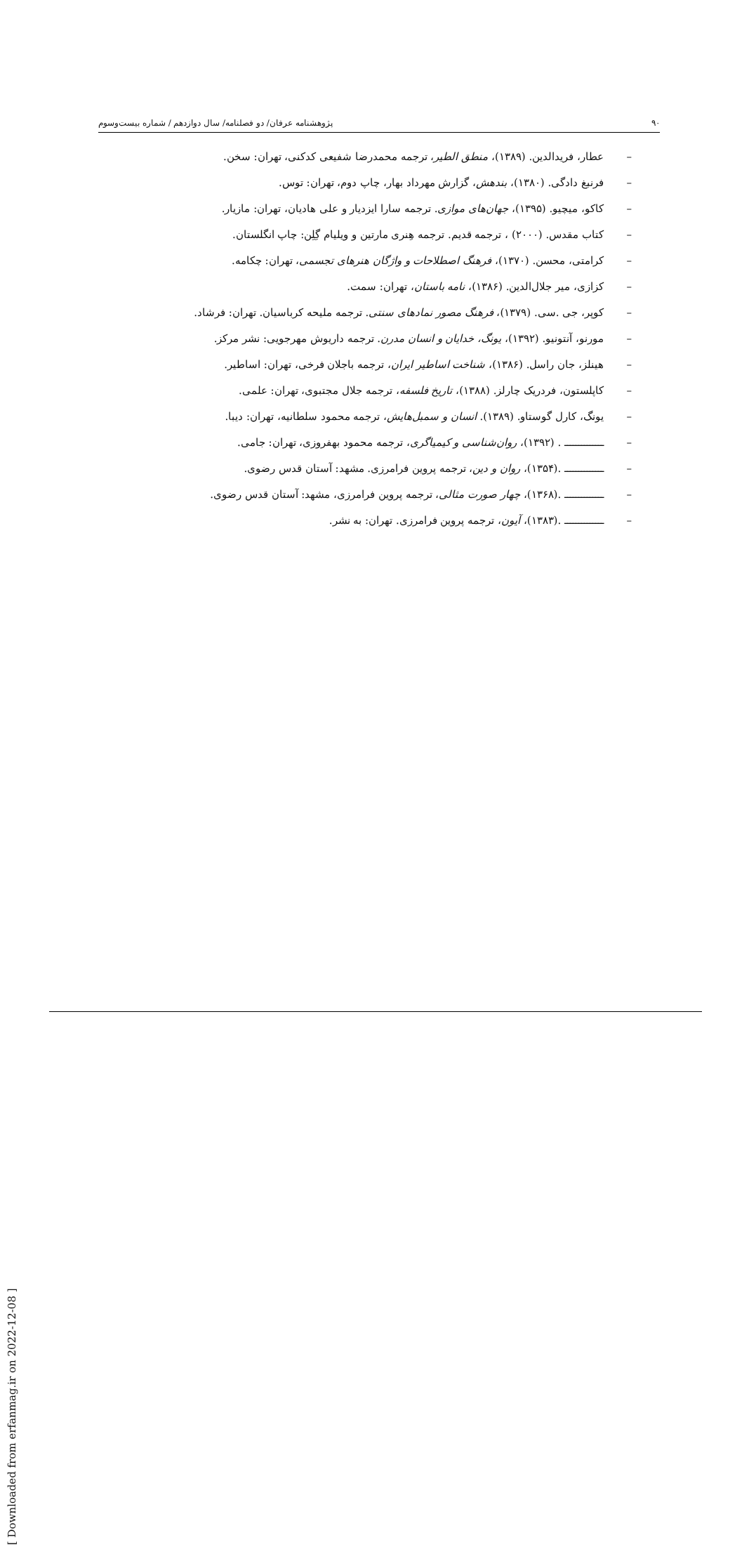۹۰ پژوهشنامه عرفان/ دو فصلنامه/ سال دوازدهم / شماره بیست‌وسوم
– عطار، فریدالدین. (۱۳۸۹)، منطق الطیر، ترجمه محمدرضا شفیعی کدکنی، تهران: سخن.
– فرنبغ دادگی. (۱۳۸۰)، بندهش، گزارش مهرداد بهار، چاپ دوم، تهران: توس.
– کاکو، میچیو. (۱۳۹۵)، جهان‌های موازی. ترجمه سارا ایزدیار و علی هادیان، تهران: مازیار.
– کتاب مقدس. (۲۰۰۰) ، ترجمه قدیم. ترجمه هِنری مارتین و ویلیام گِلِن: چاپ انگلستان.
– کرامتی، محسن. (۱۳۷۰)، فرهنگ اصطلاحات و واژگان هنرهای تجسمی، تهران: چکامه.
– کزازی، میر جلال‌الدین. (۱۳۸۶)، نامه باستان، تهران: سمت.
– کوپر، جی .سی. (۱۳۷۹)، فرهنگ مصور نمادهای سنتی. ترجمه ملیحه کرباسیان. تهران: فرشاد.
– مورنو، آنتونیو. (۱۳۹۲)، یونگ، خدایان و انسان مدرن. ترجمه داریوش مهرجویی: نشر مرکز.
– هینلز، جان راسل. (۱۳۸۶)، شناخت اساطیر ایران، ترجمه باجلان فرخی، تهران: اساطیر.
– کاپلستون، فردریک چارلز. (۱۳۸۸)، تاریخ فلسفه، ترجمه جلال مجتبوی، تهران: علمی.
– یونگ، کارل گوستاو. (۱۳۸۹). انسان و سمبل‌هایش، ترجمه محمود سلطانیه، تهران: دیبا.
– ــــــــــــــ . (۱۳۹۲)، روان‌شناسی و کیمیاگری، ترجمه محمود بهفروزی، تهران: جامی.
– ــــــــــــــ .(۱۳۵۴)، روان و دین، ترجمه پروین فرامرزی. مشهد: آستان قدس رضوی.
– ــــــــــــــ .(۱۳۶۸)، چهار صورت مثالی، ترجمه پروین فرامرزی، مشهد: آستان قدس رضوی.
– ــــــــــــــ .(۱۳۸۳)، آیون، ترجمه پروین فرامرزی. تهران: به نشر.
[ Downloaded from erfanmag.ir on 2022-12-08 ]